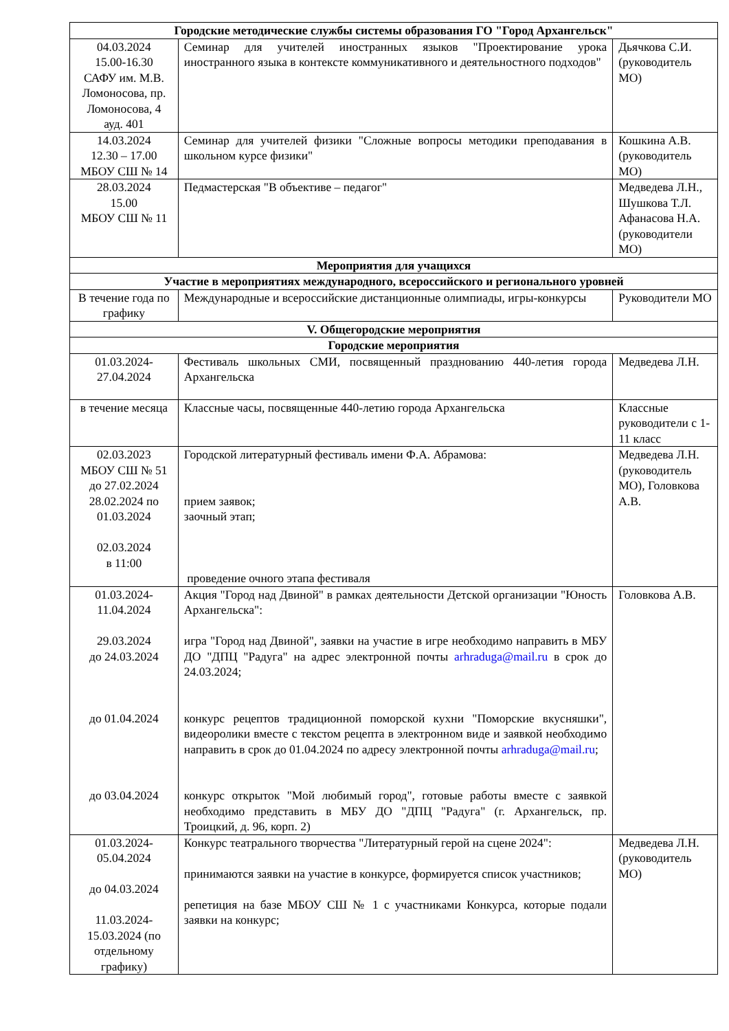| Городские методические службы системы образования ГО "Город Архангельск" | | |
| --- | --- | --- |
| 04.03.2024 15.00-16.30 САФУ им. М.В. Ломоносова, пр. Ломоносова, 4 ауд. 401 | Семинар для учителей иностранных языков "Проектирование урока иностранного языка в контексте коммуникативного и деятельностного подходов" | Дьячкова С.И. (руководитель МО) |
| 14.03.2024 12.30 – 17.00 МБОУ СШ № 14 | Семинар для учителей физики "Сложные вопросы методики преподавания в школьном курсе физики" | Кошкина А.В. (руководитель МО) |
| 28.03.2024 15.00 МБОУ СШ № 11 | Педмастерская "В объективе – педагог" | Медведева Л.Н., Шушкова Т.Л. Афанасова Н.А. (руководители МО) |
| Мероприятия для учащихся | | |
| Участие в мероприятиях международного, всероссийского и регионального уровней | | |
| В течение года по графику | Международные и всероссийские дистанционные олимпиады, игры-конкурсы | Руководители МО |
| V. Общегородские мероприятия | | |
| Городские мероприятия | | |
| 01.03.2024- 27.04.2024 | Фестиваль школьных СМИ, посвященный празднованию 440-летия города Архангельска | Медведева Л.Н. |
| в течение месяца | Классные часы, посвященные 440-летию города Архангельска | Классные руководители с 1-11 класс |
| 02.03.2023 МБОУ СШ № 51 до 27.02.2024 28.02.2024 по 01.03.2024 02.03.2024 в 11:00 | Городской литературный фестиваль имени Ф.А. Абрамова: прием заявок; заочный этап; проведение очного этапа фестиваля | Медведева Л.Н. (руководитель МО), Головкова А.В. |
| 01.03.2024- 11.04.2024 29.03.2024 до 24.03.2024 до 01.04.2024 до 03.04.2024 | Акция "Город над Двиной" в рамках деятельности Детской организации "Юность Архангельска": игра "Город над Двиной", заявки на участие в игре необходимо направить в МБУ ДО "ДПЦ "Радуга" на адрес электронной почты arhraduga@mail.ru в срок до 24.03.2024; конкурс рецептов традиционной поморской кухни "Поморские вкусняшки", видеоролики вместе с текстом рецепта в электронном виде и заявкой необходимо направить в срок до 01.04.2024 по адресу электронной почты arhraduga@mail.ru ; конкурс открыток "Мой любимый город", готовые работы вместе с заявкой необходимо представить в МБУ ДО "ДПЦ "Радуга" (г. Архангельск, пр. Троицкий, д. 96, корп. 2) | Головкова А.В. |
| 01.03.2024- 05.04.2024 до 04.03.2024 11.03.2024- 15.03.2024 (по отдельному графику) | Конкурс театрального творчества "Литературный герой на сцене 2024": принимаются заявки на участие в конкурсе, формируется список участников; репетиция на базе МБОУ СШ № 1 с участниками Конкурса, которые подали заявки на конкурс; | Медведева Л.Н. (руководитель МО) |